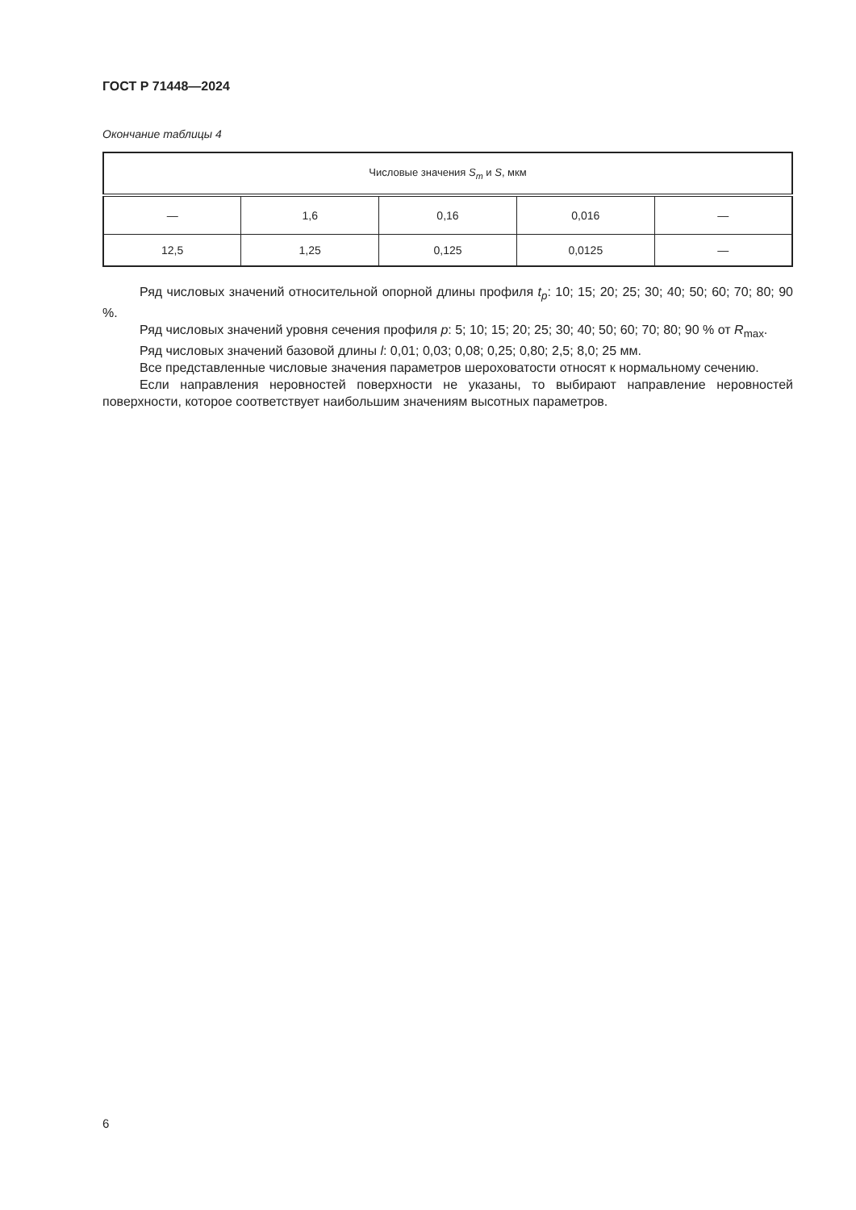ГОСТ Р 71448—2024
Окончание таблицы 4
| Числовые значения S<sub>m</sub> и S , мкм | | | | |
| --- | --- | --- | --- | --- |
| — | 1,6 | 0,16 | 0,016 | — |
| 12,5 | 1,25 | 0,125 | 0,0125 | — |
Ряд числовых значений относительной опорной длины профиля t<sub>p</sub>: 10; 15; 20; 25; 30; 40; 50; 60; 70; 80; 90 %.
Ряд числовых значений уровня сечения профиля p: 5; 10; 15; 20; 25; 30; 40; 50; 60; 70; 80; 90 % от R<sub>max</sub>.
Ряд числовых значений базовой длины l: 0,01; 0,03; 0,08; 0,25; 0,80; 2,5; 8,0; 25 мм.
Все представленные числовые значения параметров шероховатости относят к нормальному сечению.
Если направления неровностей поверхности не указаны, то выбирают направление неровностей поверхности, которое соответствует наибольшим значениям высотных параметров.
6